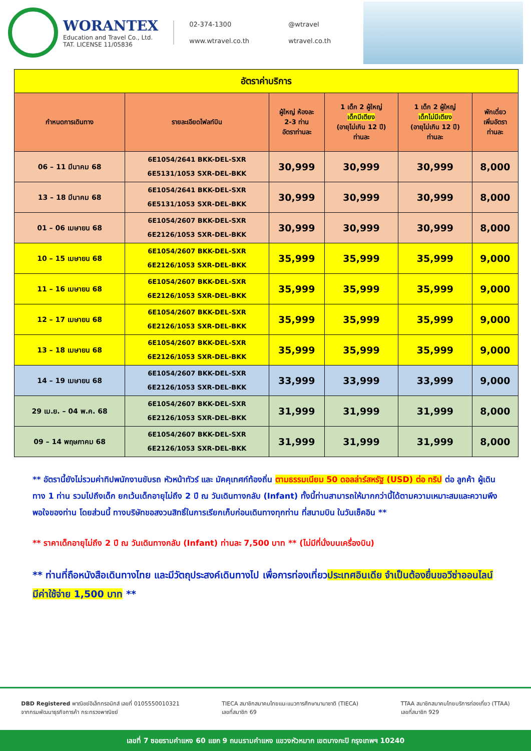WORANTEX
Education and Travel Co., Ltd.
TAT. LICENSE 11/05836
02-374-1300 @wtravel www.wtravel.co.th wtravel.co.th
| อัตราค่าบริการ | | | | | |
| กำหนดการเดินทาง | รายละเอียดไฟลท์บิน | ผู้ใหญ่ ห้องละ 2-3 ท่าน อัตราท่านละ | 1 เด็ก 2 ผู้ใหญ่ เด็กมีเตียง (อายุไม่เกิน 12 ปี) ท่านละ | 1 เด็ก 2 ผู้ใหญ่ เด็กไม่มีเตียง (อายุไม่เกิน 12 ปี) ท่านละ | พักเดี่ยว เพิ่มอัตรา ท่านละ |
| 06 – 11 มีนาคม 68 | 6E1054/2641 BKK-DEL-SXR 6E5131/1053 SXR-DEL-BKK | 30,999 | 30,999 | 30,999 | 8,000 |
| 13 – 18 มีนาคม 68 | 6E1054/2641 BKK-DEL-SXR 6E5131/1053 SXR-DEL-BKK | 30,999 | 30,999 | 30,999 | 8,000 |
| 01 – 06 เมษายน 68 | 6E1054/2607 BKK-DEL-SXR 6E2126/1053 SXR-DEL-BKK | 30,999 | 30,999 | 30,999 | 8,000 |
| 10 – 15 เมษายน 68 | 6E1054/2607 BKK-DEL-SXR 6E2126/1053 SXR-DEL-BKK | 35,999 | 35,999 | 35,999 | 9,000 |
| 11 – 16 เมษายน 68 | 6E1054/2607 BKK-DEL-SXR 6E2126/1053 SXR-DEL-BKK | 35,999 | 35,999 | 35,999 | 9,000 |
| 12 – 17 เมษายน 68 | 6E1054/2607 BKK-DEL-SXR 6E2126/1053 SXR-DEL-BKK | 35,999 | 35,999 | 35,999 | 9,000 |
| 13 – 18 เมษายน 68 | 6E1054/2607 BKK-DEL-SXR 6E2126/1053 SXR-DEL-BKK | 35,999 | 35,999 | 35,999 | 9,000 |
| 14 – 19 เมษายน 68 | 6E1054/2607 BKK-DEL-SXR 6E2126/1053 SXR-DEL-BKK | 33,999 | 33,999 | 33,999 | 9,000 |
| 29 เม.ย. – 04 พ.ค. 68 | 6E1054/2607 BKK-DEL-SXR 6E2126/1053 SXR-DEL-BKK | 31,999 | 31,999 | 31,999 | 8,000 |
| 09 – 14 พฤษภาคม 68 | 6E1054/2607 BKK-DEL-SXR 6E2126/1053 SXR-DEL-BKK | 31,999 | 31,999 | 31,999 | 8,000 |
** อัตรานี้ยังไม่รวมค่าทิปพนักงานขับรถ หัวหน้าทัวร์ และ มัคคุเทศก์ท้องถิ่น ตามธรรมเนียม 50 ดอลล่าร์สหรัฐ (USD) ต่อ ทริป ต่อ ลูกค้า ผู้เดินทาง 1 ท่าน รวมไปถึงเด็ก ยกเว้นเด็กอายุไม่ถึง 2 ปี ณ วันเดินทางกลับ (Infant) ทั้งนี้ท่านสามารถให้มากกว่านี้ได้ตามความเหมาะสมและความพึงพอใจของท่าน โดยส่วนนี้ ทางบริษัทขอสงวนสิทธิ์ในการเรียกเก็บก่อนเดินทางทุกท่าน ที่สนามบิน ในวันเช็คอิน **
** ราคาเด็กอายุไม่ถึง 2 ปี ณ วันเดินทางกลับ (Infant) ท่านละ 7,500 บาท ** (ไม่มีที่นั่งบนเครื่องบิน)
** ท่านที่ถือหนังสือเดินทางไทย และมีวัตถุประสงค์เดินทางไป เพื่อการท่องเที่ยวประเทศอินเดีย จำเป็นต้องยื่นขอวีซ่าออนไลน์ มีค่าใช้จ่าย 1,500 บาท **
DBD Registered พาณิชย์อิเล็กทรอนิกส์ เลขที่ 0105550010321
จากกรมพัฒนาธุรกิจการค้า กระทรวงพาณิชย์
TIECA สมาชิกสมาคมไทยแนะแนวการศึกษานานาชาติ (TIECA)
เลขที่สมาชิก 69
TTAA สมาชิกสมาคมไทยบริการท่องเที่ยว (TTAA)
เลขที่สมาชิก 929
เลขที่ 7 ซอยรามคำแหง 60 แยก 9 ถนนรามคำแหง แขวงหัวหมาก เขตบางกะปิ กรุงเทพฯ 10240